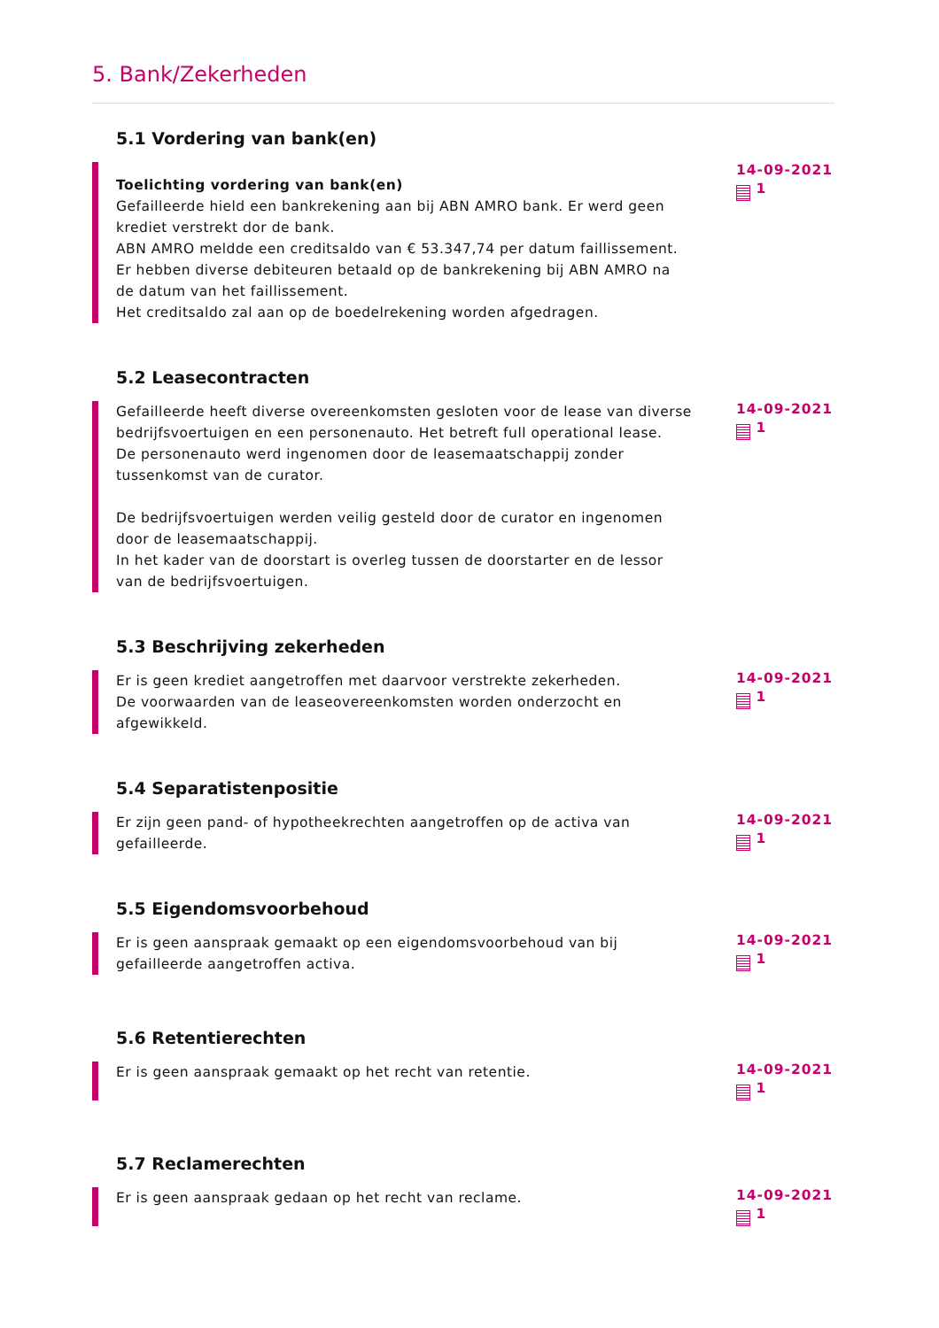5. Bank/Zekerheden
5.1 Vordering van bank(en)
Toelichting vordering van bank(en)
Gefailleerde hield een bankrekening aan bij ABN AMRO bank. Er werd geen krediet verstrekt dor de bank.
ABN AMRO meldde een creditsaldo van € 53.347,74 per datum faillissement.
Er hebben diverse debiteuren betaald op de bankrekening bij ABN AMRO na de datum van het faillissement.
Het creditsaldo zal aan op de boedelrekening worden afgedragen.
14-09-2021
1
5.2 Leasecontracten
Gefailleerde heeft diverse overeenkomsten gesloten voor de lease van diverse bedrijfsvoertuigen en een personenauto. Het betreft full operational lease.
De personenauto werd ingenomen door de leasemaatschappij zonder tussenkomst van de curator.
De bedrijfsvoertuigen werden veilig gesteld door de curator en ingenomen door de leasemaatschappij.
In het kader van de doorstart is overleg tussen de doorstarter en de lessor van de bedrijfsvoertuigen.
14-09-2021
1
5.3 Beschrijving zekerheden
Er is geen krediet aangetroffen met daarvoor verstrekte zekerheden.
De voorwaarden van de leaseovereenkomsten worden onderzocht en afgewikkeld.
14-09-2021
1
5.4 Separatistenpositie
Er zijn geen pand- of hypotheekrechten aangetroffen op de activa van gefailleerde.
14-09-2021
1
5.5 Eigendomsvoorbehoud
Er is geen aanspraak gemaakt op een eigendomsvoorbehoud van bij gefailleerde aangetroffen activa.
14-09-2021
1
5.6 Retentierechten
Er is geen aanspraak gemaakt op het recht van retentie.
14-09-2021
1
5.7 Reclamerechten
Er is geen aanspraak gedaan op het recht van reclame.
14-09-2021
1